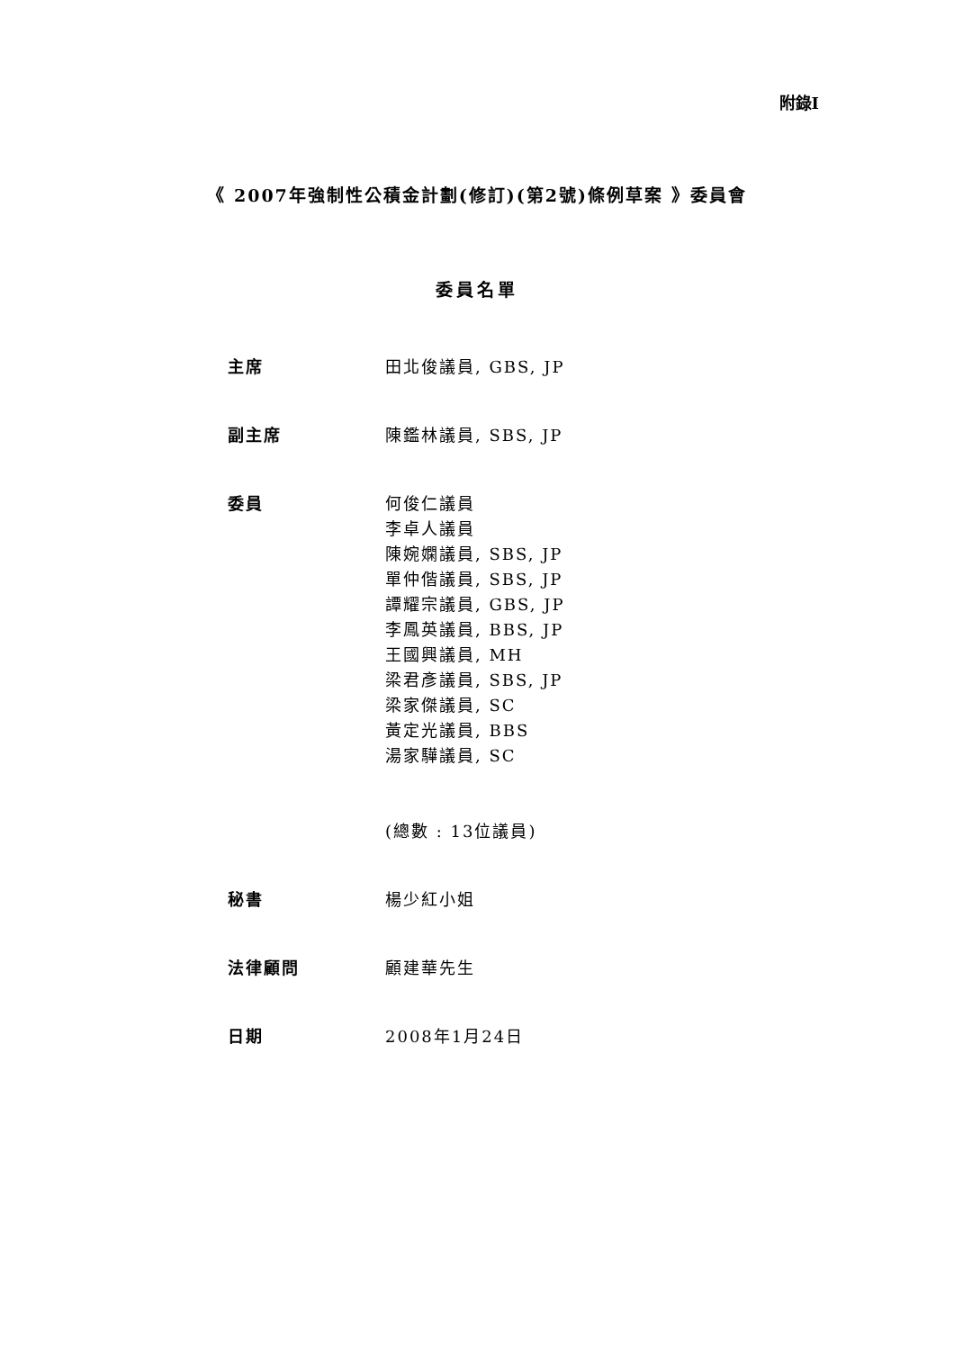附錄I
《 2007年強制性公積金計劃(修訂)(第2號)條例草案 》委員會
委員名單
主席 田北俊議員, GBS, JP
副主席 陳鑑林議員, SBS, JP
委員 何俊仁議員
李卓人議員
陳婉嫻議員, SBS, JP
單仲偕議員, SBS, JP
譚耀宗議員, GBS, JP
李鳳英議員, BBS, JP
王國興議員, MH
梁君彥議員, SBS, JP
梁家傑議員, SC
黃定光議員, BBS
湯家驊議員, SC
(總數 : 13位議員)
秘書 楊少紅小姐
法律顧問 顧建華先生
日期 2008年1月24日